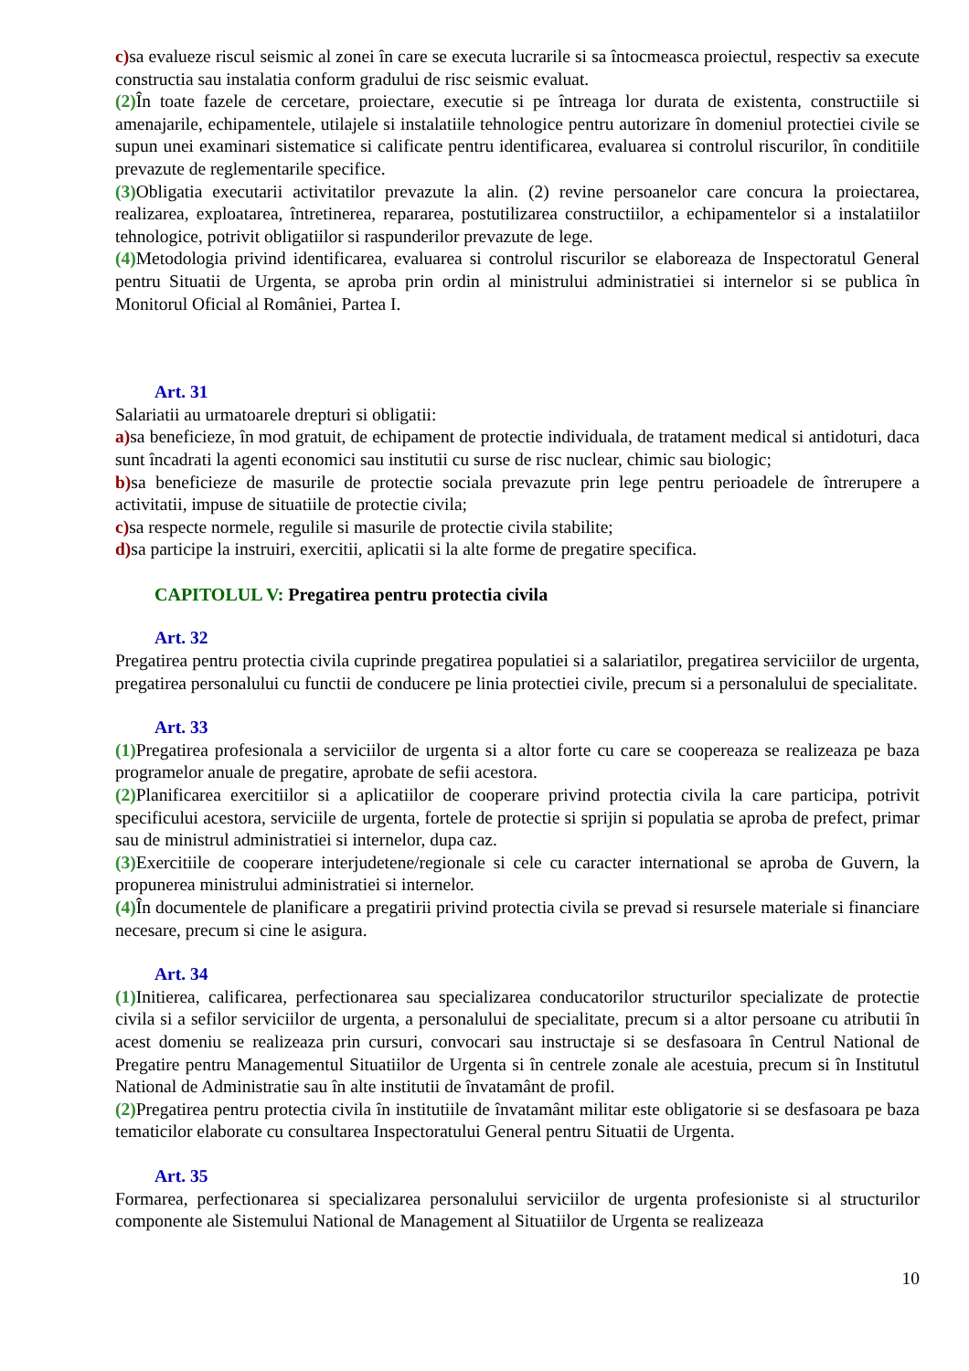c) sa evalueze riscul seismic al zonei în care se executa lucrarile si sa întocmeasca proiectul, respectiv sa execute constructia sau instalatia conform gradului de risc seismic evaluat.
(2) În toate fazele de cercetare, proiectare, executie si pe întreaga lor durata de existenta, constructiile si amenajarile, echipamentele, utilajele si instalatiile tehnologice pentru autorizare în domeniul protectiei civile se supun unei examinari sistematice si calificate pentru identificarea, evaluarea si controlul riscurilor, în conditiile prevazute de reglementarile specifice.
(3) Obligatia executarii activitatilor prevazute la alin. (2) revine persoanelor care concura la proiectarea, realizarea, exploatarea, întretinerea, repararea, postutilizarea constructiilor, a echipamentelor si a instalatiilor tehnologice, potrivit obligatiilor si raspunderilor prevazute de lege.
(4) Metodologia privind identificarea, evaluarea si controlul riscurilor se elaboreaza de Inspectoratul General pentru Situatii de Urgenta, se aproba prin ordin al ministrului administratiei si internelor si se publica în Monitorul Oficial al României, Partea I.
Art. 31
Salariatii au urmatoarele drepturi si obligatii:
a) sa beneficieze, în mod gratuit, de echipament de protectie individuala, de tratament medical si antidoturi, daca sunt încadrati la agenti economici sau institutii cu surse de risc nuclear, chimic sau biologic;
b) sa beneficieze de masurile de protectie sociala prevazute prin lege pentru perioadele de întrerupere a activitatii, impuse de situatiile de protectie civila;
c) sa respecte normele, regulile si masurile de protectie civila stabilite;
d) sa participe la instruiri, exercitii, aplicatii si la alte forme de pregatire specifica.
CAPITOLUL V: Pregatirea pentru protectia civila
Art. 32
Pregatirea pentru protectia civila cuprinde pregatirea populatiei si a salariatilor, pregatirea serviciilor de urgenta, pregatirea personalului cu functii de conducere pe linia protectiei civile, precum si a personalului de specialitate.
Art. 33
(1) Pregatirea profesionala a serviciilor de urgenta si a altor forte cu care se coopereaza se realizeaza pe baza programelor anuale de pregatire, aprobate de sefii acestora.
(2) Planificarea exercitiilor si a aplicatiilor de cooperare privind protectia civila la care participa, potrivit specificului acestora, serviciile de urgenta, fortele de protectie si sprijin si populatia se aproba de prefect, primar sau de ministrul administratiei si internelor, dupa caz.
(3) Exercitiile de cooperare interjudetene/regionale si cele cu caracter international se aproba de Guvern, la propunerea ministrului administratiei si internelor.
(4) În documentele de planificare a pregatirii privind protectia civila se prevad si resursele materiale si financiare necesare, precum si cine le asigura.
Art. 34
(1) Initierea, calificarea, perfectionarea sau specializarea conducatorilor structurilor specializate de protectie civila si a sefilor serviciilor de urgenta, a personalului de specialitate, precum si a altor persoane cu atributii în acest domeniu se realizeaza prin cursuri, convocari sau instructaje si se desfasoara în Centrul National de Pregatire pentru Managementul Situatiilor de Urgenta si în centrele zonale ale acestuia, precum si în Institutul National de Administratie sau în alte institutii de învatamânt de profil.
(2) Pregatirea pentru protectia civila în institutiile de învatamânt militar este obligatorie si se desfasoara pe baza tematicilor elaborate cu consultarea Inspectoratului General pentru Situatii de Urgenta.
Art. 35
Formarea, perfectionarea si specializarea personalului serviciilor de urgenta profesioniste si al structurilor componente ale Sistemului National de Management al Situatiilor de Urgenta se realizeaza
10